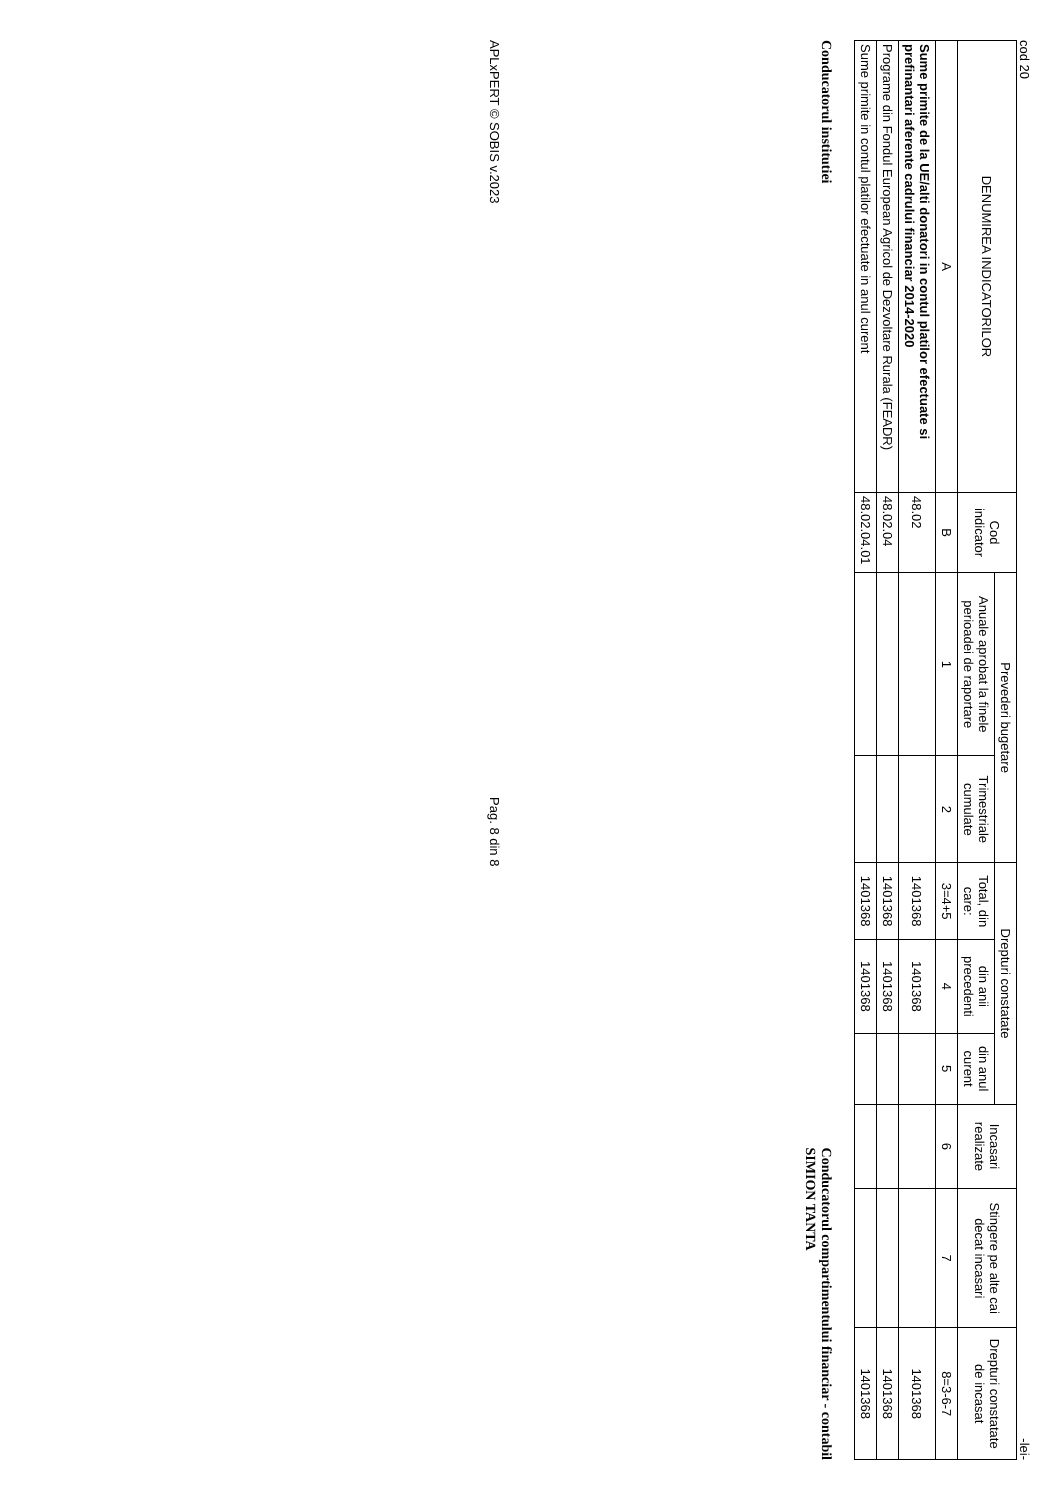cod 20 -lei-
| DENUMIREA INDICATORILOR | Cod indicator | Prevederi bugetare | | Drepturi constatate | | | Incasari realizate | Stingere pe alte cai decat incasari | Drepturi constatate de incasat |
| --- | --- | --- | --- | --- | --- | --- | --- | --- | --- |
| | | Anuale aprobat la finele perioadei de raportare | Trimestriale cumulate | Total, din care: | din anii precedenti | din anul curent | | | |
| A | B | 1 | 2 | 3=4+5 | 4 | 5 | 6 | 7 | 8=3-6-7 |
| Sume primite de la UE/alti donatori in contul platilor efectuate si prefinantari aferente cadrului financiar 2014-2020 | 48.02 | | | 1401368 | 1401368 | | | | 1401368 |
| Programe din Fondul European Agricol de Dezvoltare Rurala (FEADR) | 48.02.04 | | | 1401368 | 1401368 | | | | 1401368 |
| Sume primite in contul platilor efectuate in anul curent | 48.02.04.01 | | | 1401368 | 1401368 | | | | 1401368 |
Conducatorul institutiei
Conducatorul compartimentului financiar - contabil
SIMION TANTA
APLxPERT © SOBIS v.2023 Pag. 8 din 8